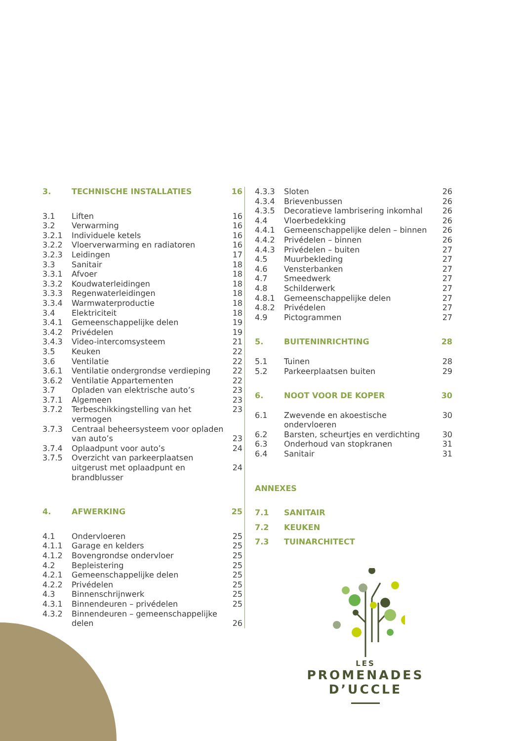| 3. | TECHNISCHE INSTALLATIES | 16 |
| 3.1 | Liften | 16 |
| 3.2 | Verwarming | 16 |
| 3.2.1 | Individuele ketels | 16 |
| 3.2.2 | Vloerverwarming en radiatoren | 16 |
| 3.2.3 | Leidingen | 17 |
| 3.3 | Sanitair | 18 |
| 3.3.1 | Afvoer | 18 |
| 3.3.2 | Koudwaterleidingen | 18 |
| 3.3.3 | Regenwaterleidingen | 18 |
| 3.3.4 | Warmwaterproductie | 18 |
| 3.4 | Elektriciteit | 18 |
| 3.4.1 | Gemeenschappelijke delen | 19 |
| 3.4.2 | Privédelen | 19 |
| 3.4.3 | Video-intercomsysteem | 21 |
| 3.5 | Keuken | 22 |
| 3.6 | Ventilatie | 22 |
| 3.6.1 | Ventilatie ondergrondse verdieping | 22 |
| 3.6.2 | Ventilatie Appartementen | 22 |
| 3.7 | Opladen van elektrische auto’s | 23 |
| 3.7.1 | Algemeen | 23 |
| 3.7.2 | Terbeschikkingstelling van het vermogen | 23 |
| 3.7.3 | Centraal beheersysteem voor opladen van auto’s | 23 |
| 3.7.4 | Oplaadpunt voor auto’s | 24 |
| 3.7.5 | Overzicht van parkeerplaatsen uitgerust met oplaadpunt en brandblusser | 24 |
| 4. | AFWERKING | 25 |
| 4.1 | Ondervloeren | 25 |
| 4.1.1 | Garage en kelders | 25 |
| 4.1.2 | Bovengrondse ondervloer | 25 |
| 4.2 | Bepleistering | 25 |
| 4.2.1 | Gemeenschappelijke delen | 25 |
| 4.2.2 | Privédelen | 25 |
| 4.3 | Binnenschrijnwerk | 25 |
| 4.3.1 | Binnendeuren – privédelen | 25 |
| 4.3.2 | Binnendeuren – gemeenschappelijke delen | 26 |
| 4.3.3 | Sloten | 26 |
| 4.3.4 | Brievenbussen | 26 |
| 4.3.5 | Decoratieve lambrisering inkomhal | 26 |
| 4.4 | Vloerbedekking | 26 |
| 4.4.1 | Gemeenschappelijke delen – binnen | 26 |
| 4.4.2 | Privédelen – binnen | 26 |
| 4.4.3 | Privédelen – buiten | 27 |
| 4.5 | Muurbekleding | 27 |
| 4.6 | Vensterbanken | 27 |
| 4.7 | Smeedwerk | 27 |
| 4.8 | Schilderwerk | 27 |
| 4.8.1 | Gemeenschappelijke delen | 27 |
| 4.8.2 | Privédelen | 27 |
| 4.9 | Pictogrammen | 27 |
| 5. | BUITENINRICHTING | 28 |
| 5.1 | Tuinen | 28 |
| 5.2 | Parkeerplaatsen buiten | 29 |
| 6. | NOOT VOOR DE KOPER | 30 |
| 6.1 | Zwevende en akoestische ondervloeren | 30 |
| 6.2 | Barsten, scheurtjes en verdichting | 30 |
| 6.3 | Onderhoud van stopkranen | 31 |
| 6.4 | Sanitair | 31 |
| ANNEXES | | |
| 7.1 | SANITAIR | |
| 7.2 | KEUKEN | |
| 7.3 | TUINARCHITECT | |
LES
PROMENADES
D’UCCLE